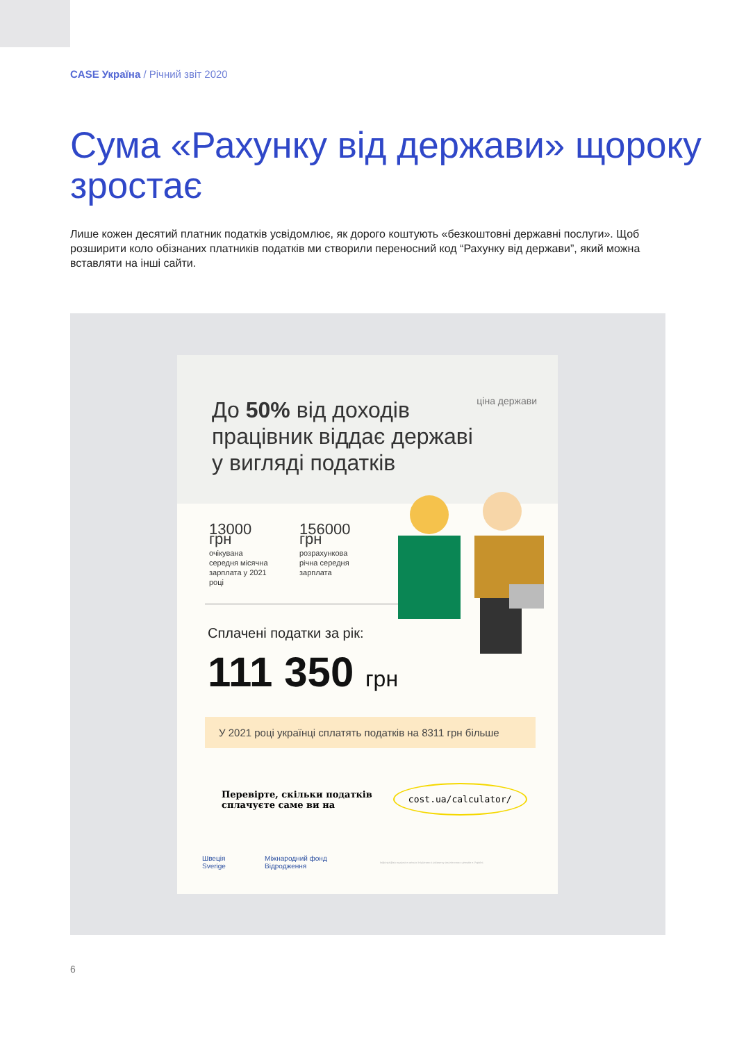CASE Україна / Річний звіт 2020
Сума «Рахунку від держави» щороку зростає
Лише кожен десятий платник податків усвідомлює, як дорого коштують «безкоштовні державні послуги». Щоб розширити коло обізнаних платників податків ми створили переносний код “Рахунку від держави”, який можна вставляти на інші сайти.
ціна держави
До 50% від доходів
працівник віддає державі
у вигляді податків
13000 грн
очікувана середня місячна зарплата у 2021 році
156000 грн
розрахункова річна середня зарплата
Сплачені податки за рік:
111 350 грн
У 2021 році українці сплатять податків на 8311 грн більше
Перевірте, скільки податків
сплачуєте саме ви на
cost.ua/calculator/
Швеція Sverige Міжнародний фонд Відродження
Інфографіка видана в межах Ініціативи з розвитку аналітичних центрів в Україні.
6